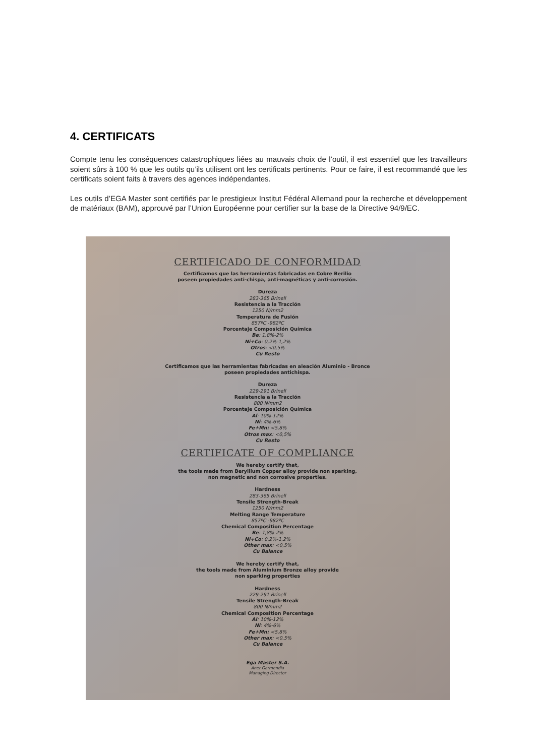4. CERTIFICATS
Compte tenu les conséquences catastrophiques liées au mauvais choix de l’outil, il est essentiel que les travailleurs soient sûrs à 100 % que les outils qu’ils utilisent ont les certificats pertinents. Pour ce faire, il est recommandé que les certificats soient faits à travers des agences indépendantes.
Les outils d’EGA Master sont certifiés par le prestigieux Institut Fédéral Allemand pour la recherche et développement de matériaux (BAM), approuvé par l’Union Européenne pour certifier sur la base de la Directive 94/9/EC.
CERTIFICADO DE CONFORMIDAD
Certificamos que las herramientas fabricadas en Cobre Berilio
poseen propiedades anti-chispa, anti-magnéticas y anti-corrosión.
Dureza
283-365 Brinell
Resistencia a la Tracción
1250 N/mm2
Temperatura de Fusión
857ºC -982ºC
Porcentaje Composición Química
Be: 1,8%-2%
Ni+Co: 0,2%-1,2%
Otros: <0,5%
Cu Resto
Certificamos que las herramientas fabricadas en aleación Aluminio - Bronce
poseen propiedades antichispa.
Dureza
229-291 Brinell
Resistencia a la Tracción
800 N/mm2
Porcentaje Composición Química
Al: 10%-12%
Ni: 4%-6%
Fe+Mn: <5,8%
Otros max: <0,5%
Cu Resto
CERTIFICATE OF COMPLIANCE
We hereby certify that,
the tools made from Beryllium Copper alloy provide non sparking,
non magnetic and non corrosive properties.
Hardness
283-365 Brinell
Tensile Strength-Break
1250 N/mm2
Melting Range Temperature
857ºC -982ºC
Chemical Composition Percentage
Be: 1,8%-2%
Ni+Co: 0,2%-1,2%
Other max: <0,5%
Cu Balance
We hereby certify that,
the tools made from Aluminium Bronze alloy provide
non sparking properties
Hardness
229-291 Brinell
Tensile Strength-Break
800 N/mm2
Chemical Composition Percentage
Al: 10%-12%
Ni: 4%-6%
Fe+Mn: <5,8%
Other max: <0,5%
Cu Balance
Ega Master S.A.
Aner Garmendia
Managing Director